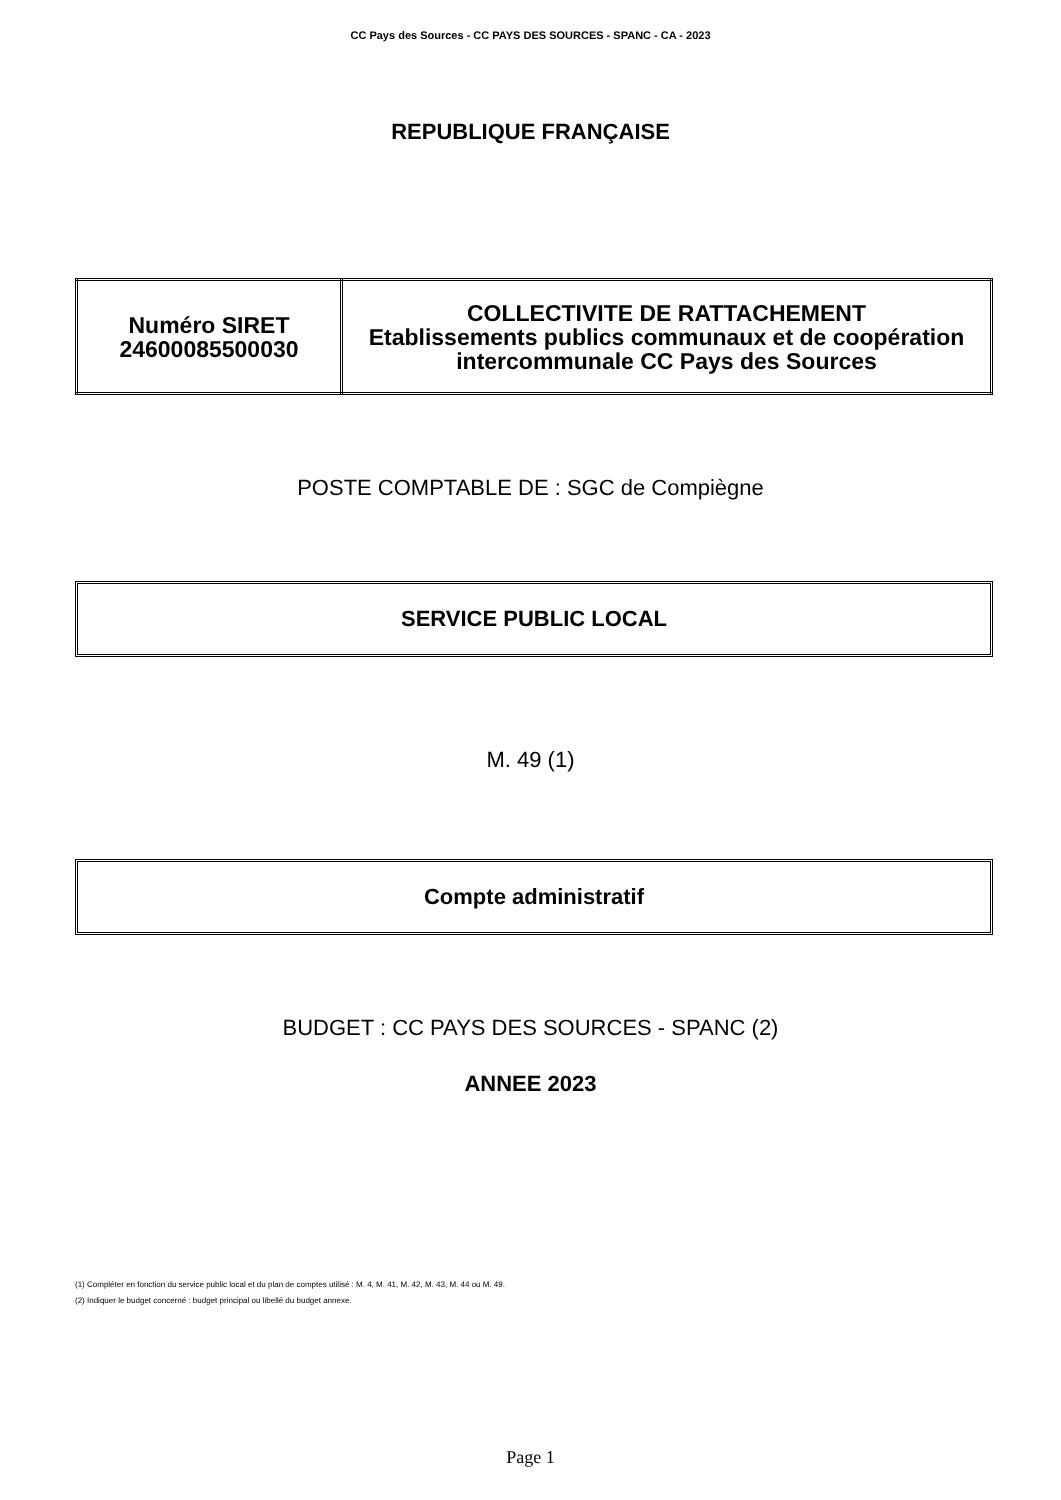CC Pays des Sources - CC PAYS DES SOURCES - SPANC - CA - 2023
REPUBLIQUE FRANÇAISE
| Numéro SIRET 24600085500030 | COLLECTIVITE DE RATTACHEMENT Etablissements publics communaux et de coopération intercommunale CC Pays des Sources |
POSTE COMPTABLE DE : SGC de Compiègne
SERVICE PUBLIC LOCAL
M. 49 (1)
Compte administratif
BUDGET : CC PAYS DES SOURCES - SPANC (2)
ANNEE 2023
(1) Compléter en fonction du service public local et du plan de comptes utilisé : M. 4, M. 41, M. 42, M. 43, M. 44 ou M. 49.
(2) Indiquer le budget concerné : budget principal ou libellé du budget annexe.
Page 1